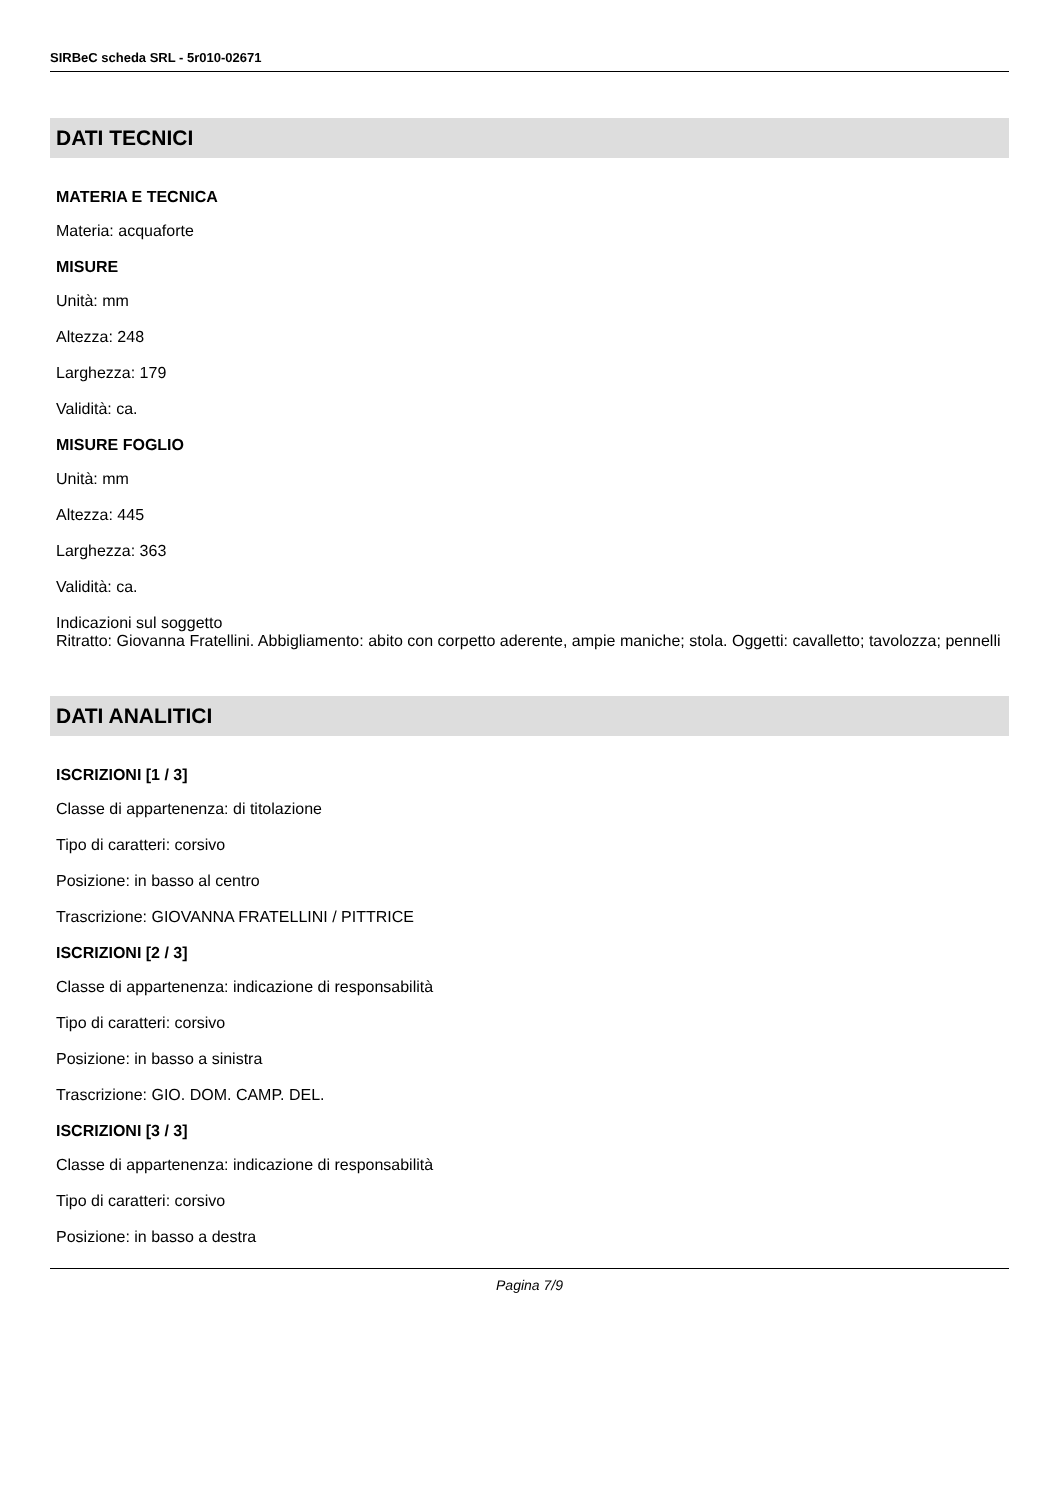SIRBeC scheda SRL - 5r010-02671
DATI TECNICI
MATERIA E TECNICA
Materia: acquaforte
MISURE
Unità: mm
Altezza: 248
Larghezza: 179
Validità: ca.
MISURE FOGLIO
Unità: mm
Altezza: 445
Larghezza: 363
Validità: ca.
Indicazioni sul soggetto
Ritratto: Giovanna Fratellini. Abbigliamento: abito con corpetto aderente, ampie maniche; stola. Oggetti: cavalletto; tavolozza; pennelli
DATI ANALITICI
ISCRIZIONI [1 / 3]
Classe di appartenenza: di titolazione
Tipo di caratteri: corsivo
Posizione: in basso al centro
Trascrizione: GIOVANNA FRATELLINI / PITTRICE
ISCRIZIONI [2 / 3]
Classe di appartenenza: indicazione di responsabilità
Tipo di caratteri: corsivo
Posizione: in basso a sinistra
Trascrizione: GIO. DOM. CAMP. DEL.
ISCRIZIONI [3 / 3]
Classe di appartenenza: indicazione di responsabilità
Tipo di caratteri: corsivo
Posizione: in basso a destra
Pagina 7/9